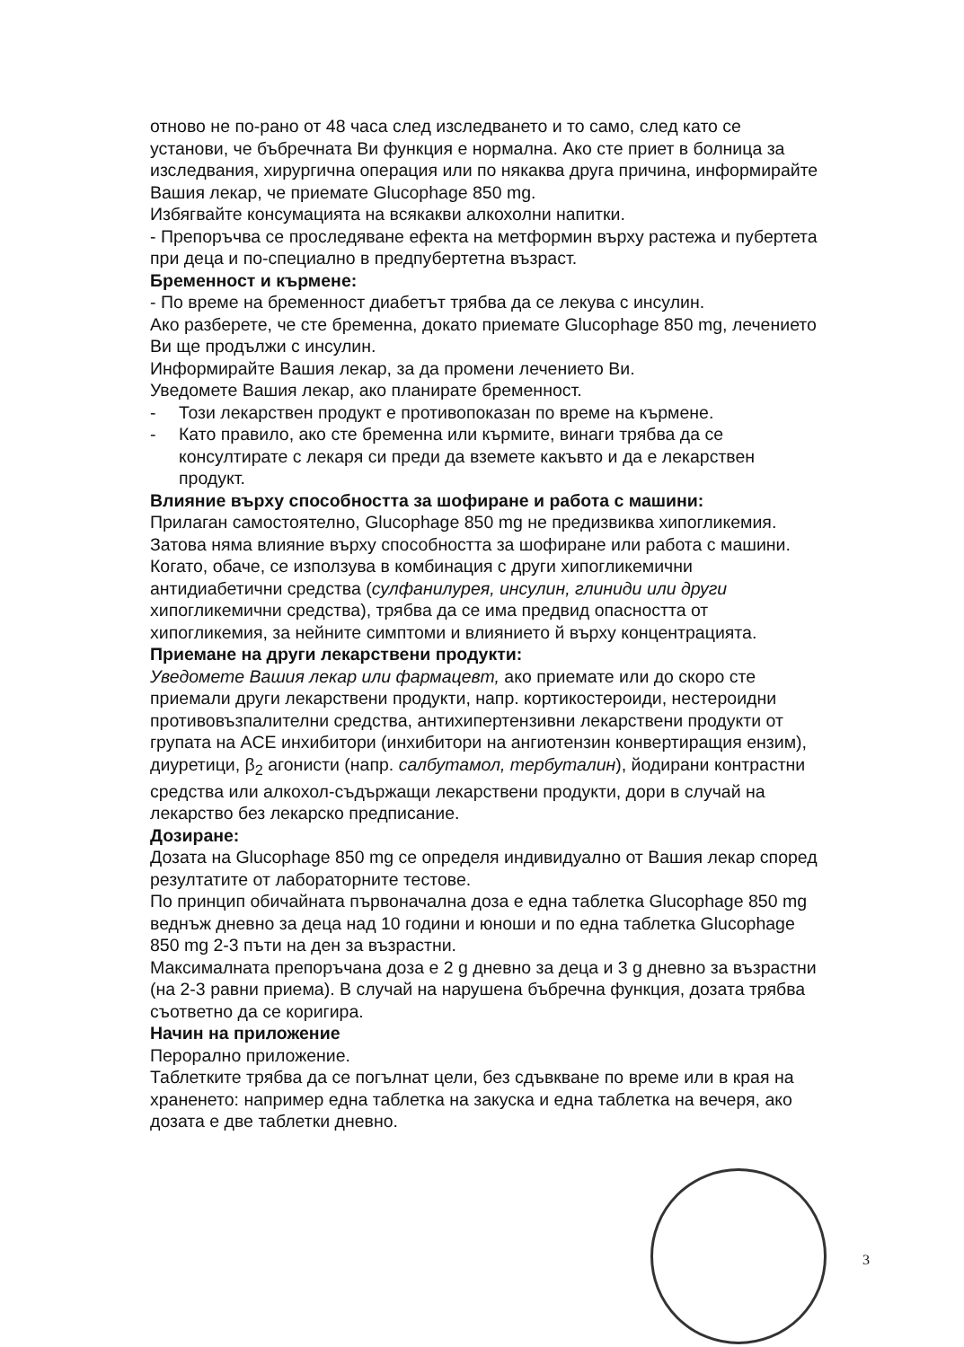отново не по-рано от 48 часа след изследването и то само, след като се установи, че бъбречната Ви функция е нормална. Ако сте приет в болница за изследвания, хирургична операция или по някаква друга причина, информирайте Вашия лекар, че приемате Glucophage 850 mg.
Избягвайте консумацията на всякакви алкохолни напитки.
- Препоръчва се проследяване ефекта на метформин върху растежа и пубертета при деца и по-специално в предпубертетна възраст.
Бременност и кърмене:
- По време на бременност диабетът трябва да се лекува с инсулин.
Ако разберете, че сте бременна, докато приемате Glucophage 850 mg, лечението Ви ще продължи с инсулин.
Информирайте Вашия лекар, за да промени лечението Ви.
Уведомете Вашия лекар, ако планирате бременност.
- Този лекарствен продукт е противопоказан по време на кърмене.
- Като правило, ако сте бременна или кърмите, винаги трябва да се консултирате с лекаря си преди да вземете какъвто и да е лекарствен продукт.
Влияние върху способността за шофиране и работа с машини:
Прилаган самостоятелно, Glucophage 850 mg не предизвиква хипогликемия. Затова няма влияние върху способността за шофиране или работа с машини.
Когато, обаче, се използува в комбинация с други хипогликемични антидиабетични средства (сулфанилурея, инсулин, глиниди или други хипогликемични средства), трябва да се има предвид опасността от хипогликемия, за нейните симптоми и влиянието й върху концентрацията.
Приемане на други лекарствени продукти:
Уведомете Вашия лекар или фармацевт, ако приемате или до скоро сте приемали други лекарствени продукти, напр. кортикостероиди, нестероидни противовъзпалителни средства, антихипертензивни лекарствени продукти от групата на ACE инхибитори (инхибитори на ангиотензин конвертиращия ензим), диуретици, β<sub>2</sub> агонисти (напр. салбутамол, тербуталин), йодирани контрастни средства или алкохол-съдържащи лекарствени продукти, дори в случай на лекарство без лекарско предписание.
Дозиране:
Дозата на Glucophage 850 mg се определя индивидуално от Вашия лекар според резултатите от лабораторните тестове.
По принцип обичайната първоначална доза е една таблетка Glucophage 850 mg веднъж дневно за деца над 10 години и юноши и по една таблетка Glucophage 850 mg 2-3 пъти на ден за възрастни.
Максималната препоръчана доза е 2 g дневно за деца и 3 g дневно за възрастни (на 2-3 равни приема). В случай на нарушена бъбречна функция, дозата трябва съответно да се коригира.
Начин на приложение
Перорално приложение.
Таблетките трябва да се погълнат цели, без сдъвкване по време или в края на храненето: например една таблетка на закуска и една таблетка на вечеря, ако дозата е две таблетки дневно.
3